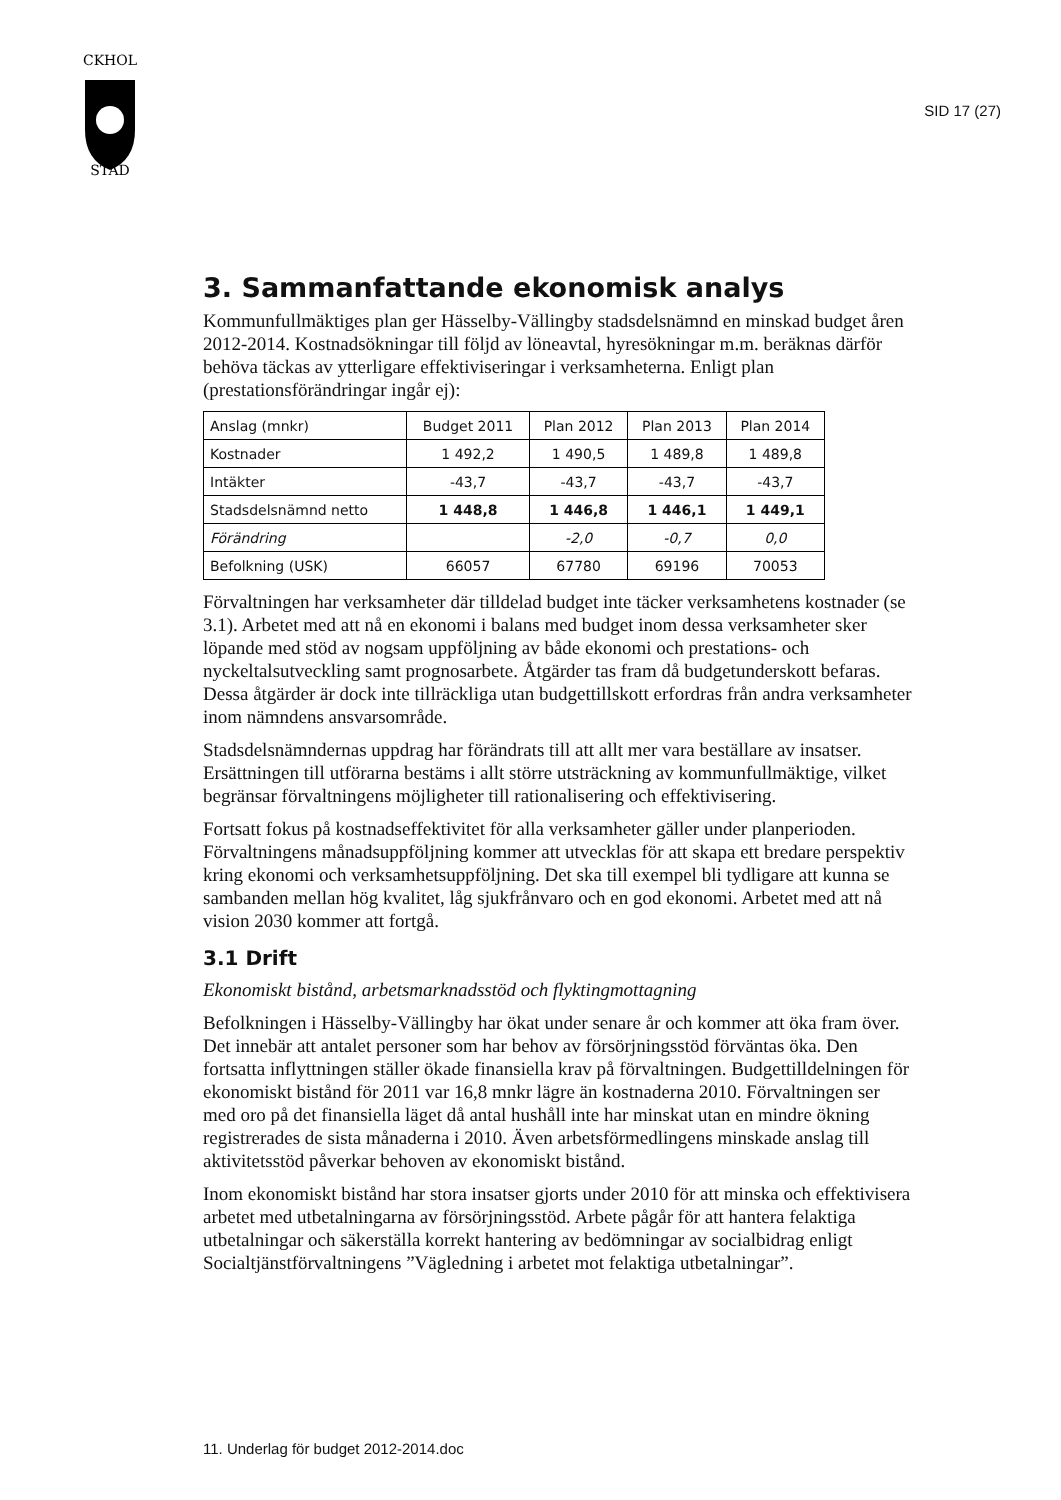CKHOL
STAD
SID 17 (27)
3. Sammanfattande ekonomisk analys
Kommunfullmäktiges plan ger Hässelby-Vällingby stadsdelsnämnd en minskad budget åren 2012-2014. Kostnadsökningar till följd av löneavtal, hyresökningar m.m. beräknas därför behöva täckas av ytterligare effektiviseringar i verksamheterna. Enligt plan (prestationsförändringar ingår ej):
| Anslag (mnkr) | Budget 2011 | Plan 2012 | Plan 2013 | Plan 2014 |
| Kostnader | 1 492,2 | 1 490,5 | 1 489,8 | 1 489,8 |
| Intäkter | -43,7 | -43,7 | -43,7 | -43,7 |
| Stadsdelsnämnd netto | 1 448,8 | 1 446,8 | 1 446,1 | 1 449,1 |
| Förändring | | -2,0 | -0,7 | 0,0 |
| Befolkning (USK) | 66057 | 67780 | 69196 | 70053 |
Förvaltningen har verksamheter där tilldelad budget inte täcker verksamhetens kostnader (se 3.1). Arbetet med att nå en ekonomi i balans med budget inom dessa verksamheter sker löpande med stöd av nogsam uppföljning av både ekonomi och prestations- och nyckeltalsutveckling samt prognosarbete. Åtgärder tas fram då budgetunderskott befaras. Dessa åtgärder är dock inte tillräckliga utan budgettillskott erfordras från andra verksamheter inom nämndens ansvarsområde.
Stadsdelsnämndernas uppdrag har förändrats till att allt mer vara beställare av insatser. Ersättningen till utförarna bestäms i allt större utsträckning av kommunfullmäktige, vilket begränsar förvaltningens möjligheter till rationalisering och effektivisering.
Fortsatt fokus på kostnadseffektivitet för alla verksamheter gäller under planperioden. Förvaltningens månadsuppföljning kommer att utvecklas för att skapa ett bredare perspektiv kring ekonomi och verksamhetsuppföljning. Det ska till exempel bli tydligare att kunna se sambanden mellan hög kvalitet, låg sjukfrånvaro och en god ekonomi. Arbetet med att nå vision 2030 kommer att fortgå.
3.1 Drift
Ekonomiskt bistånd, arbetsmarknadsstöd och flyktingmottagning
Befolkningen i Hässelby-Vällingby har ökat under senare år och kommer att öka fram över. Det innebär att antalet personer som har behov av försörjningsstöd förväntas öka. Den fortsatta inflyttningen ställer ökade finansiella krav på förvaltningen. Budgettilldelningen för ekonomiskt bistånd för 2011 var 16,8 mnkr lägre än kostnaderna 2010. Förvaltningen ser med oro på det finansiella läget då antal hushåll inte har minskat utan en mindre ökning registrerades de sista månaderna i 2010. Även arbetsförmedlingens minskade anslag till aktivitetsstöd påverkar behoven av ekonomiskt bistånd.
Inom ekonomiskt bistånd har stora insatser gjorts under 2010 för att minska och effektivisera arbetet med utbetalningarna av försörjningsstöd. Arbete pågår för att hantera felaktiga utbetalningar och säkerställa korrekt hantering av bedömningar av socialbidrag enligt Socialtjänstförvaltningens ”Vägledning i arbetet mot felaktiga utbetalningar”.
11. Underlag för budget 2012-2014.doc